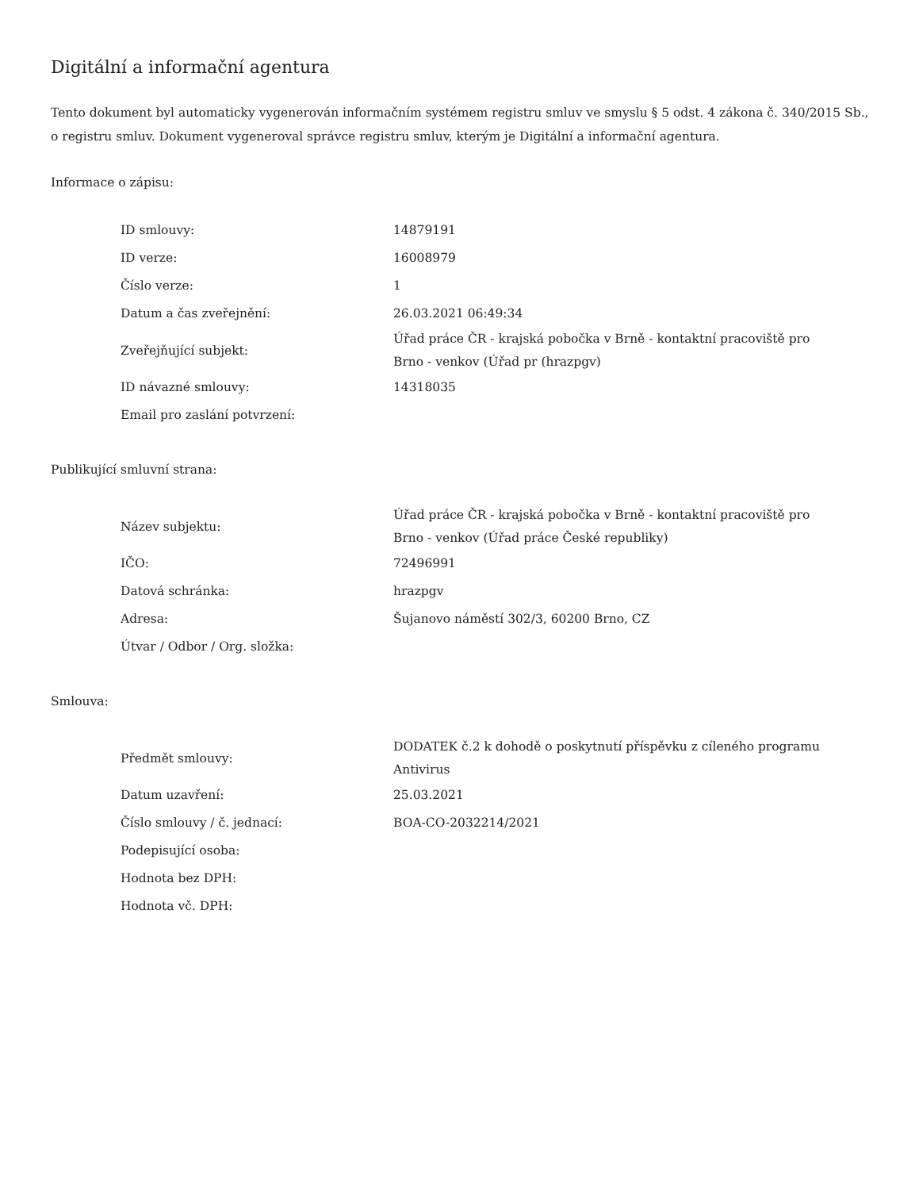Digitální a informační agentura
Tento dokument byl automaticky vygenerován informačním systémem registru smluv ve smyslu § 5 odst. 4 zákona č. 340/2015 Sb., o registru smluv. Dokument vygeneroval správce registru smluv, kterým je Digitální a informační agentura.
Informace o zápisu:
| ID smlouvy: | 14879191 |
| ID verze: | 16008979 |
| Číslo verze: | 1 |
| Datum a čas zveřejnění: | 26.03.2021 06:49:34 |
| Zveřejňující subjekt: | Úřad práce ČR - krajská pobočka v Brně - kontaktní pracoviště pro Brno - venkov (Úřad pr (hrazpgv) |
| ID návazné smlouvy: | 14318035 |
| Email pro zaslání potvrzení: | |
Publikující smluvní strana:
| Název subjektu: | Úřad práce ČR - krajská pobočka v Brně - kontaktní pracoviště pro Brno - venkov (Úřad práce České republiky) |
| IČO: | 72496991 |
| Datová schránka: | hrazpgv |
| Adresa: | Šujanovo náměstí 302/3, 60200 Brno, CZ |
| Útvar / Odbor / Org. složka: | |
Smlouva:
| Předmět smlouvy: | DODATEK č.2 k dohodě o poskytnutí příspěvku z cíleného programu Antivirus |
| Datum uzavření: | 25.03.2021 |
| Číslo smlouvy / č. jednací: | BOA-CO-2032214/2021 |
| Podepisující osoba: | |
| Hodnota bez DPH: | |
| Hodnota vč. DPH: | |